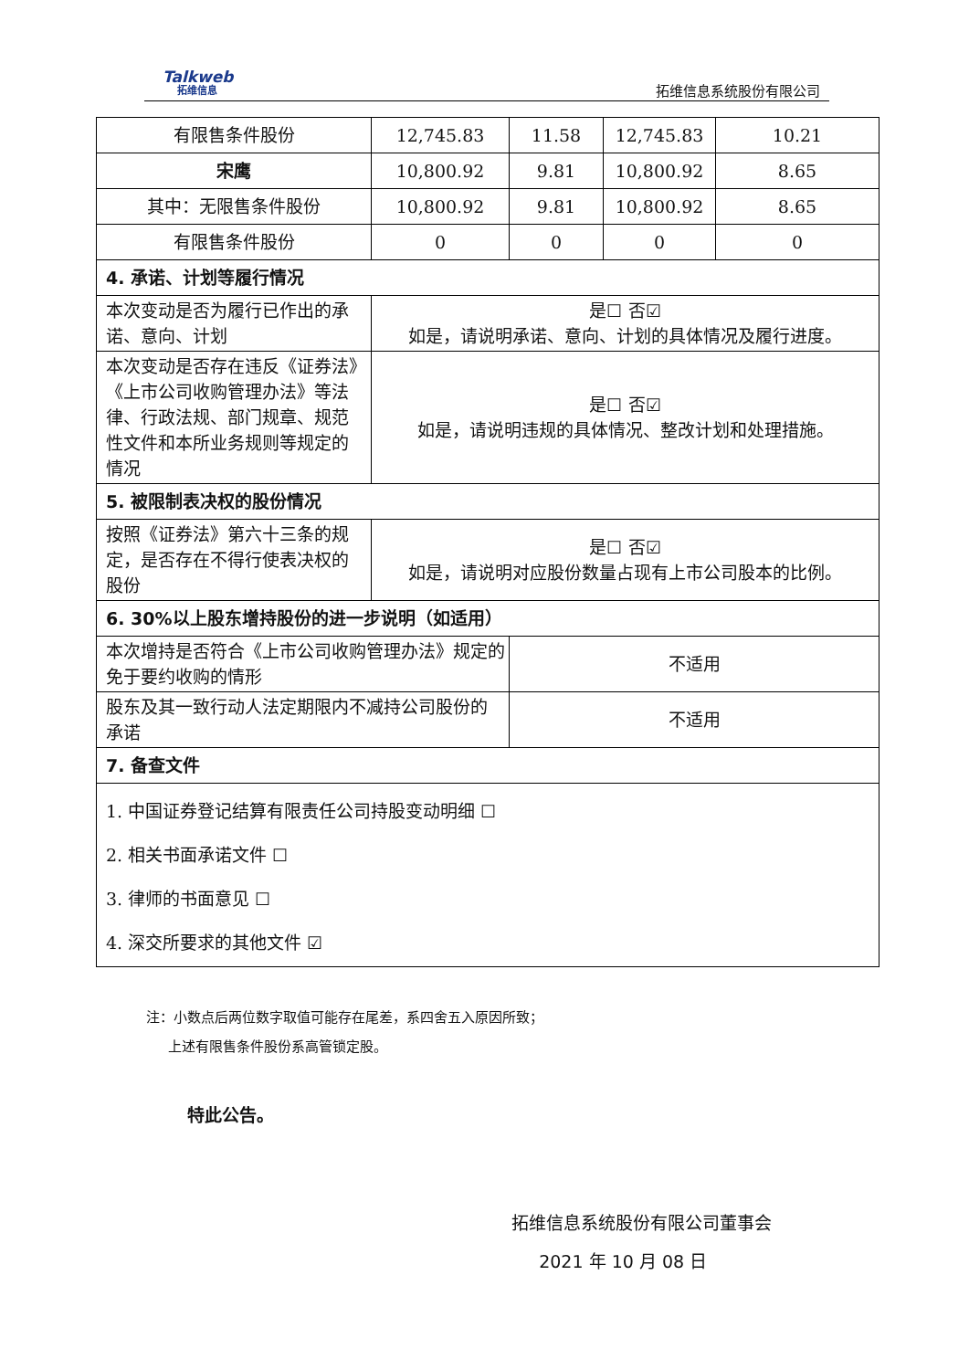Talkweb
拓维信息
拓维信息系统股份有限公司
| 有限售条件股份 | 12,745.83 | 11.58 | 12,745.83 | 10.21 |
| 宋鹰 | 10,800.92 | 9.81 | 10,800.92 | 8.65 |
| 其中：无限售条件股份 | 10,800.92 | 9.81 | 10,800.92 | 8.65 |
| 有限售条件股份 | 0 | 0 | 0 | 0 |
| 4. 承诺、计划等履行情况 | | | | |
| 本次变动是否为履行已作出的承诺、意向、计划 | 是☐ 否☑ 如是，请说明承诺、意向、计划的具体情况及履行进度。 | | | |
| 本次变动是否存在违反《证券法》《上市公司收购管理办法》等法律、行政法规、部门规章、规范性文件和本所业务规则等规定的情况 | 是☐ 否☑ 如是，请说明违规的具体情况、整改计划和处理措施。 | | | |
| 5. 被限制表决权的股份情况 | | | | |
| 按照《证券法》第六十三条的规定，是否存在不得行使表决权的股份 | 是☐ 否☑ 如是，请说明对应股份数量占现有上市公司股本的比例。 | | | |
| 6. 30%以上股东增持股份的进一步说明（如适用） | | | | |
| 本次增持是否符合《上市公司收购管理办法》规定的免于要约收购的情形 | | 不适用 | | |
| 股东及其一致行动人法定期限内不减持公司股份的承诺 | | 不适用 | | |
| 7. 备查文件 | | | | |
| 1. 中国证券登记结算有限责任公司持股变动明细 ☐ 2. 相关书面承诺文件 ☐ 3. 律师的书面意见 ☐ 4. 深交所要求的其他文件 ☑ | | | | |
注：小数点后两位数字取值可能存在尾差，系四舍五入原因所致；
上述有限售条件股份系高管锁定股。
特此公告。
拓维信息系统股份有限公司董事会
2021 年 10 月 08 日